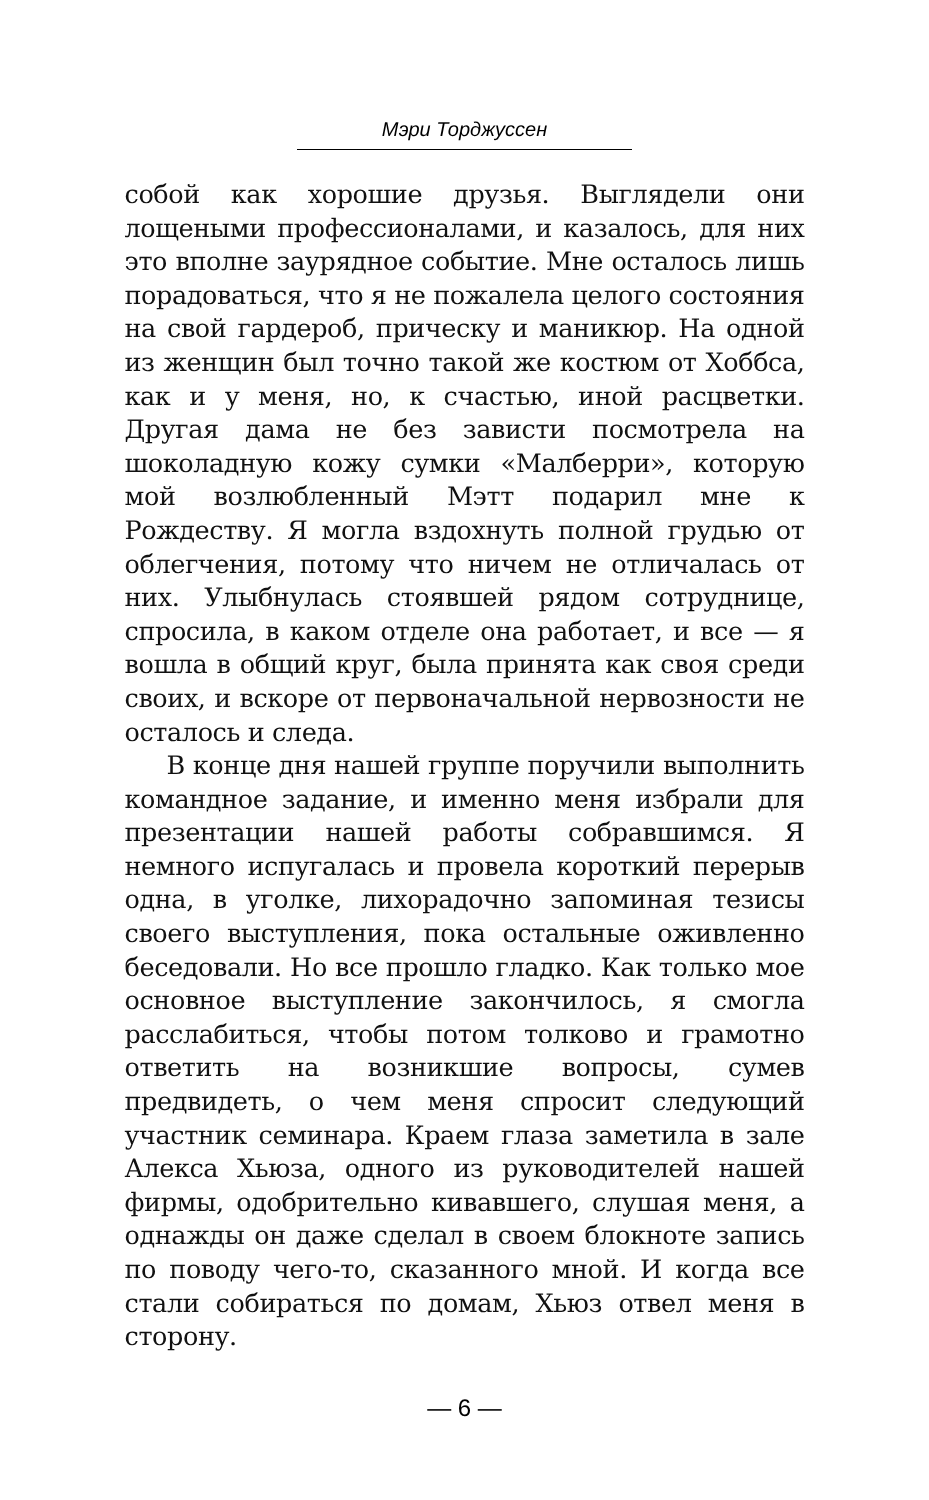Мэри Торджуссен
собой как хорошие друзья. Выглядели они лощеными профессионалами, и казалось, для них это вполне заурядное событие. Мне осталось лишь порадоваться, что я не пожалела целого состояния на свой гардероб, прическу и маникюр. На одной из женщин был точно такой же костюм от Хоббса, как и у меня, но, к счастью, иной расцветки. Другая дама не без зависти посмотрела на шоколадную кожу сумки «Малберри», которую мой возлюбленный Мэтт подарил мне к Рождеству. Я могла вздохнуть полной грудью от облегчения, потому что ничем не отличалась от них. Улыбнулась стоявшей рядом сотруднице, спросила, в каком отделе она работает, и все — я вошла в общий круг, была принята как своя среди своих, и вскоре от первоначальной нервозности не осталось и следа.
В конце дня нашей группе поручили выполнить командное задание, и именно меня избрали для презентации нашей работы собравшимся. Я немного испугалась и провела короткий перерыв одна, в уголке, лихорадочно запоминая тезисы своего выступления, пока остальные оживленно беседовали. Но все прошло гладко. Как только мое основное выступление закончилось, я смогла расслабиться, чтобы потом толково и грамотно ответить на возникшие вопросы, сумев предвидеть, о чем меня спросит следующий участник семинара. Краем глаза заметила в зале Алекса Хьюза, одного из руководителей нашей фирмы, одобрительно кивавшего, слушая меня, а однажды он даже сделал в своем блокноте запись по поводу чего-то, сказанного мной. И когда все стали собираться по домам, Хьюз отвел меня в сторону.
— 6 —